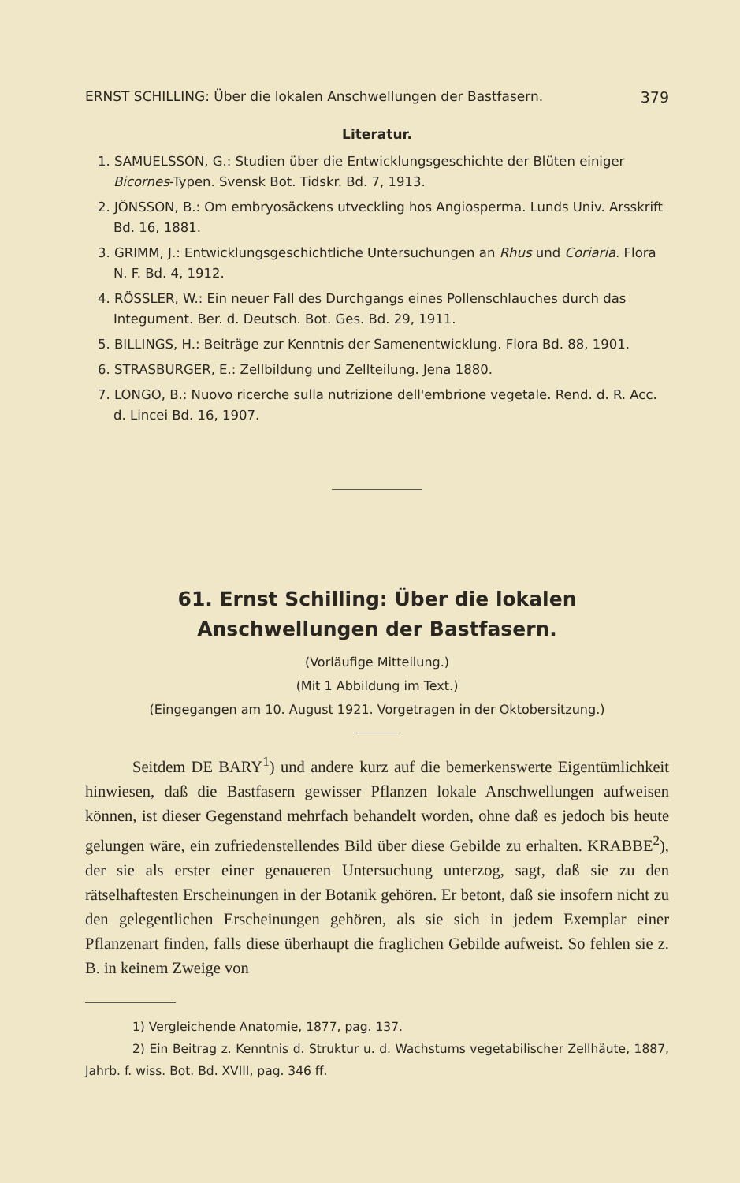ERNST SCHILLING: Über die lokalen Anschwellungen der Bastfasern. 379
Literatur.
1. SAMUELSSON, G.: Studien über die Entwicklungsgeschichte der Blüten einiger Bicornes-Typen. Svensk Bot. Tidskr. Bd. 7, 1913.
2. JÖNSSON, B.: Om embryosäckens utveckling hos Angiosperma. Lunds Univ. Arsskrift Bd. 16, 1881.
3. GRIMM, J.: Entwicklungsgeschichtliche Untersuchungen an Rhus und Coriaria. Flora N. F. Bd. 4, 1912.
4. RÖSSLER, W.: Ein neuer Fall des Durchgangs eines Pollenschlauches durch das Integument. Ber. d. Deutsch. Bot. Ges. Bd. 29, 1911.
5. BILLINGS, H.: Beiträge zur Kenntnis der Samenentwicklung. Flora Bd. 88, 1901.
6. STRASBURGER, E.: Zellbildung und Zellteilung. Jena 1880.
7. LONGO, B.: Nuovo ricerche sulla nutrizione dell'embrione vegetale. Rend. d. R. Acc. d. Lincei Bd. 16, 1907.
61. Ernst Schilling: Über die lokalen Anschwellungen der Bastfasern.
(Vorläufige Mitteilung.)
(Mit 1 Abbildung im Text.)
(Eingegangen am 10. August 1921. Vorgetragen in der Oktobersitzung.)
Seitdem DE BARY<sup>1</sup>) und andere kurz auf die bemerkenswerte Eigentümlichkeit hinwiesen, daß die Bastfasern gewisser Pflanzen lokale Anschwellungen aufweisen können, ist dieser Gegenstand mehrfach behandelt worden, ohne daß es jedoch bis heute gelungen wäre, ein zufriedenstellendes Bild über diese Gebilde zu erhalten. KRABBE<sup>2</sup>), der sie als erster einer genaueren Untersuchung unterzog, sagt, daß sie zu den rätselhaftesten Erscheinungen in der Botanik gehören. Er betont, daß sie insofern nicht zu den gelegentlichen Erscheinungen gehören, als sie sich in jedem Exemplar einer Pflanzenart finden, falls diese überhaupt die fraglichen Gebilde aufweist. So fehlen sie z. B. in keinem Zweige von
1) Vergleichende Anatomie, 1877, pag. 137.
2) Ein Beitrag z. Kenntnis d. Struktur u. d. Wachstums vegetabilischer Zellhäute, 1887, Jahrb. f. wiss. Bot. Bd. XVIII, pag. 346 ff.